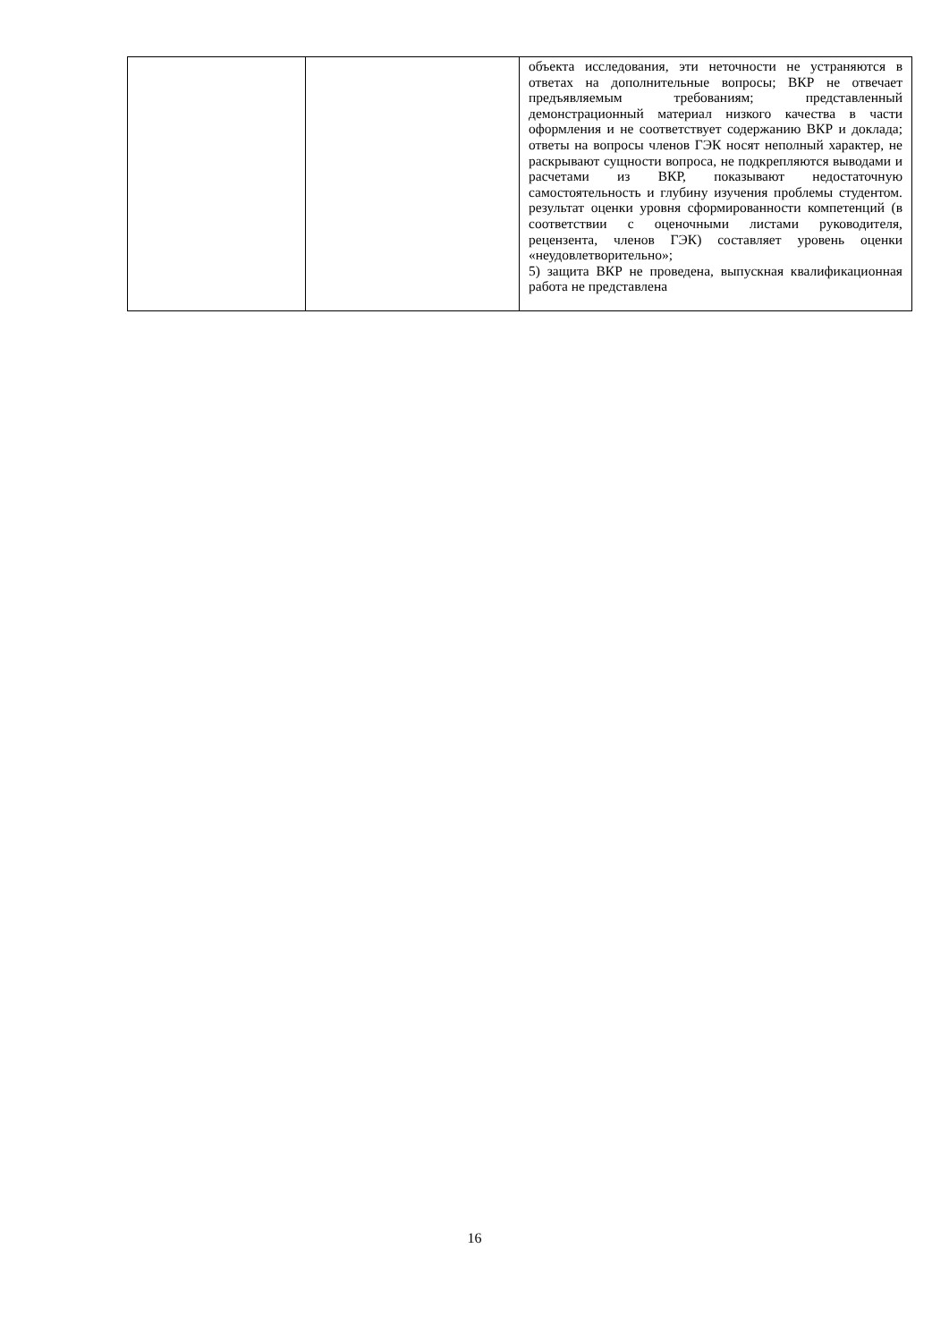| | | объекта исследования, эти неточности не устраняются в ответах на дополнительные вопросы; ВКР не отвечает предъявляемым требованиям; представленный демонстрационный материал низкого качества в части оформления и не соответствует содержанию ВКР и доклада; ответы на вопросы членов ГЭК носят неполный характер, не раскрывают сущности вопроса, не подкрепляются выводами и расчетами из ВКР, показывают недостаточную самостоятельность и глубину изучения проблемы студентом. результат оценки уровня сформированности компетенций (в соответствии с оценочными листами руководителя, рецензента, членов ГЭК) составляет уровень оценки «неудовлетворительно»; 5) защита ВКР не проведена, выпускная квалификационная работа не представлена |
16